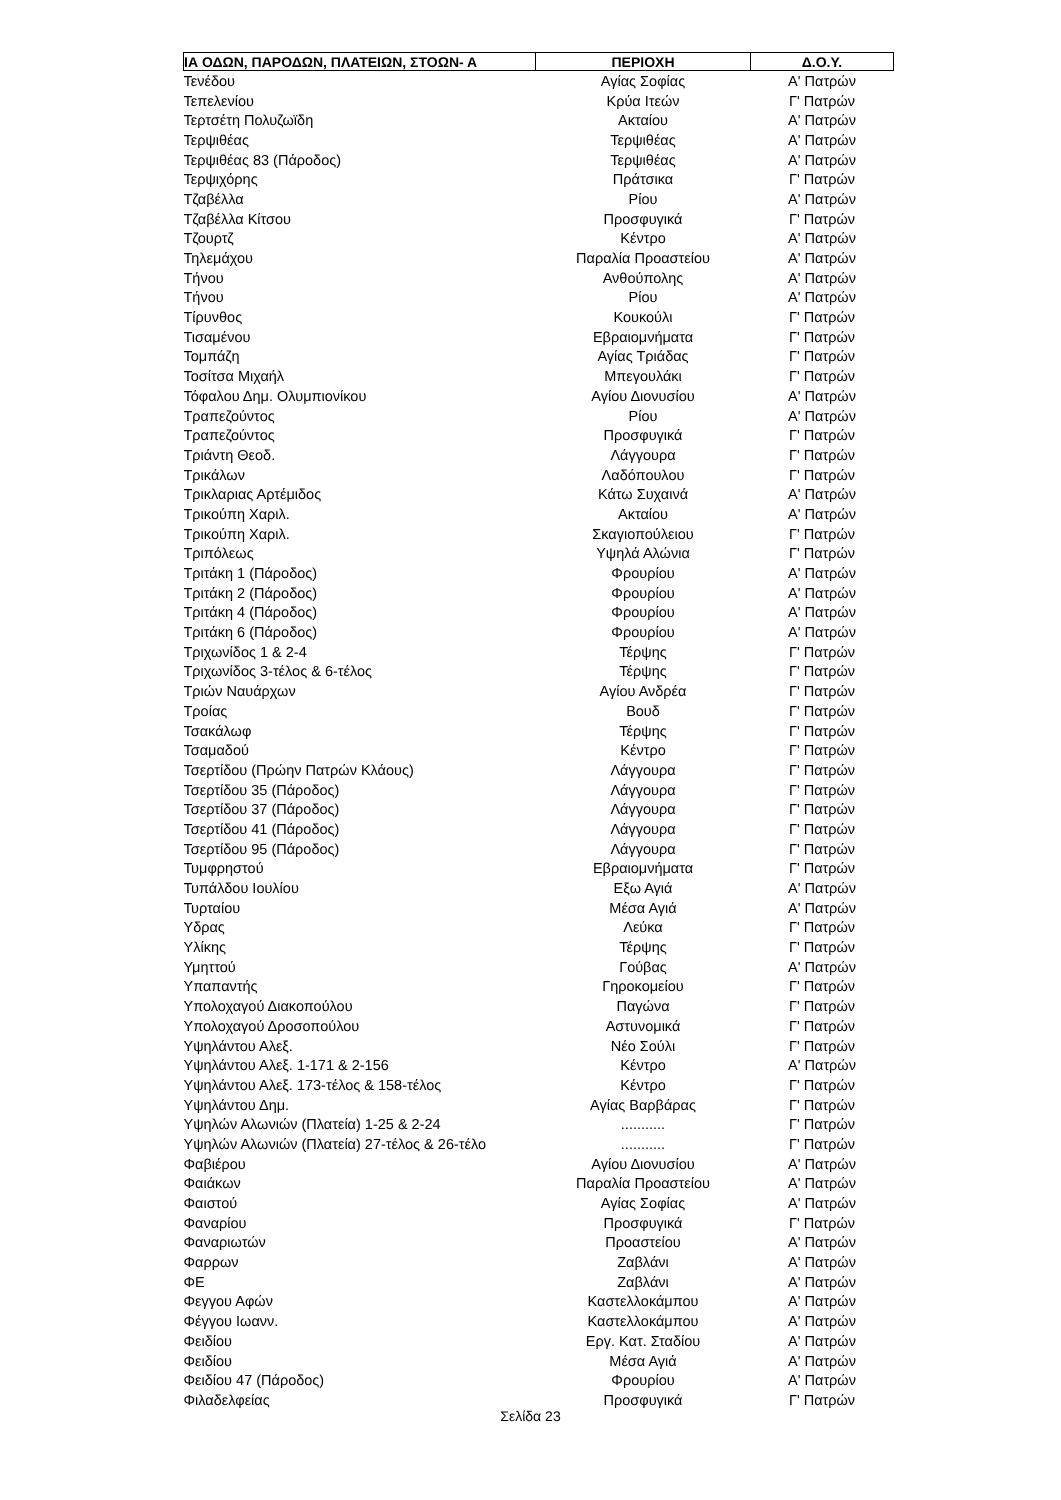| ΙΑ ΟΔΩΝ, ΠΑΡΟΔΩΝ, ΠΛΑΤΕΙΩΝ, ΣΤΟΩΝ- Α | ΠΕΡΙΟΧΗ | Δ.Ο.Υ. |
| --- | --- | --- |
| Τενέδου | Αγίας Σοφίας | Α' Πατρών |
| Τεπελενίου | Κρύα Ιτεών | Γ' Πατρών |
| Τερτσέτη Πολυζωϊδη | Ακταίου | Α' Πατρών |
| Τερψιθέας | Τερψιθέας | Α' Πατρών |
| Τερψιθέας 83 (Πάροδος) | Τερψιθέας | Α' Πατρών |
| Τερψιχόρης | Πράτσικα | Γ' Πατρών |
| Τζαβέλλα | Ρίου | Α' Πατρών |
| Τζαβέλλα Κίτσου | Προσφυγικά | Γ' Πατρών |
| Τζουρτζ | Κέντρο | Α' Πατρών |
| Τηλεμάχου | Παραλία Προαστείου | Α' Πατρών |
| Τήνου | Ανθούπολης | Α' Πατρών |
| Τήνου | Ρίου | Α' Πατρών |
| Τίρυνθος | Κουκούλι | Γ' Πατρών |
| Τισαμένου | Εβραιομνήματα | Γ' Πατρών |
| Τομπάζη | Αγίας Τριάδας | Γ' Πατρών |
| Τοσίτσα Μιχαήλ | Μπεγουλάκι | Γ' Πατρών |
| Τόφαλου Δημ. Ολυμπιονίκου | Αγίου Διονυσίου | Α' Πατρών |
| Τραπεζούντος | Ρίου | Α' Πατρών |
| Τραπεζούντος | Προσφυγικά | Γ' Πατρών |
| Τριάντη Θεοδ. | Λάγγουρα | Γ' Πατρών |
| Τρικάλων | Λαδόπουλου | Γ' Πατρών |
| Τρικλαριας Αρτέμιδος | Κάτω Συχαινά | Α' Πατρών |
| Τρικούπη Χαριλ. | Ακταίου | Α' Πατρών |
| Τρικούπη Χαριλ. | Σκαγιοπούλειου | Γ' Πατρών |
| Τριπόλεως | Υψηλά Αλώνια | Γ' Πατρών |
| Τριτάκη 1 (Πάροδος) | Φρουρίου | Α' Πατρών |
| Τριτάκη 2 (Πάροδος) | Φρουρίου | Α' Πατρών |
| Τριτάκη 4 (Πάροδος) | Φρουρίου | Α' Πατρών |
| Τριτάκη 6 (Πάροδος) | Φρουρίου | Α' Πατρών |
| Τριχωνίδος 1 & 2-4 | Τέρψης | Γ' Πατρών |
| Τριχωνίδος 3-τέλος & 6-τέλος | Τέρψης | Γ' Πατρών |
| Τριών Ναυάρχων | Αγίου Ανδρέα | Γ' Πατρών |
| Τροίας | Βουδ | Γ' Πατρών |
| Τσακάλωφ | Τέρψης | Γ' Πατρών |
| Τσαμαδού | Κέντρο | Γ' Πατρών |
| Τσερτίδου (Πρώην Πατρών Κλάους) | Λάγγουρα | Γ' Πατρών |
| Τσερτίδου 35 (Πάροδος) | Λάγγουρα | Γ' Πατρών |
| Τσερτίδου 37 (Πάροδος) | Λάγγουρα | Γ' Πατρών |
| Τσερτίδου 41 (Πάροδος) | Λάγγουρα | Γ' Πατρών |
| Τσερτίδου 95 (Πάροδος) | Λάγγουρα | Γ' Πατρών |
| Τυμφρηστού | Εβραιομνήματα | Γ' Πατρών |
| Τυπάλδου Ιουλίου | Εξω Αγιά | Α' Πατρών |
| Τυρταίου | Μέσα Αγιά | Α' Πατρών |
| Υδρας | Λεύκα | Γ' Πατρών |
| Υλίκης | Τέρψης | Γ' Πατρών |
| Υμηττού | Γούβας | Α' Πατρών |
| Υπαπαντής | Γηροκομείου | Γ' Πατρών |
| Υπολοχαγού Διακοπούλου | Παγώνα | Γ' Πατρών |
| Υπολοχαγού Δροσοπούλου | Αστυνομικά | Γ' Πατρών |
| Υψηλάντου Αλεξ. | Νέο Σούλι | Γ' Πατρών |
| Υψηλάντου Αλεξ. 1-171 & 2-156 | Κέντρο | Α' Πατρών |
| Υψηλάντου Αλεξ. 173-τέλος & 158-τέλος | Κέντρο | Γ' Πατρών |
| Υψηλάντου Δημ. | Αγίας Βαρβάρας | Γ' Πατρών |
| Υψηλών Αλωνιών (Πλατεία) 1-25 & 2-24 | ........... | Γ' Πατρών |
| Υψηλών Αλωνιών (Πλατεία) 27-τέλος & 26-τέλο | ........... | Γ' Πατρών |
| Φαβιέρου | Αγίου Διονυσίου | Α' Πατρών |
| Φαιάκων | Παραλία Προαστείου | Α' Πατρών |
| Φαιστού | Αγίας Σοφίας | Α' Πατρών |
| Φαναρίου | Προσφυγικά | Γ' Πατρών |
| Φαναριωτών | Προαστείου | Α' Πατρών |
| Φαρρων | Ζαβλάνι | Α' Πατρών |
| ΦΕ | Ζαβλάνι | Α' Πατρών |
| Φεγγου Αφών | Καστελλοκάμπου | Α' Πατρών |
| Φέγγου Ιωανν. | Καστελλοκάμπου | Α' Πατρών |
| Φειδίου | Εργ. Κατ. Σταδίου | Α' Πατρών |
| Φειδίου | Μέσα Αγιά | Α' Πατρών |
| Φειδίου 47 (Πάροδος) | Φρουρίου | Α' Πατρών |
| Φιλαδελφείας | Προσφυγικά | Γ' Πατρών |
Σελίδα 23